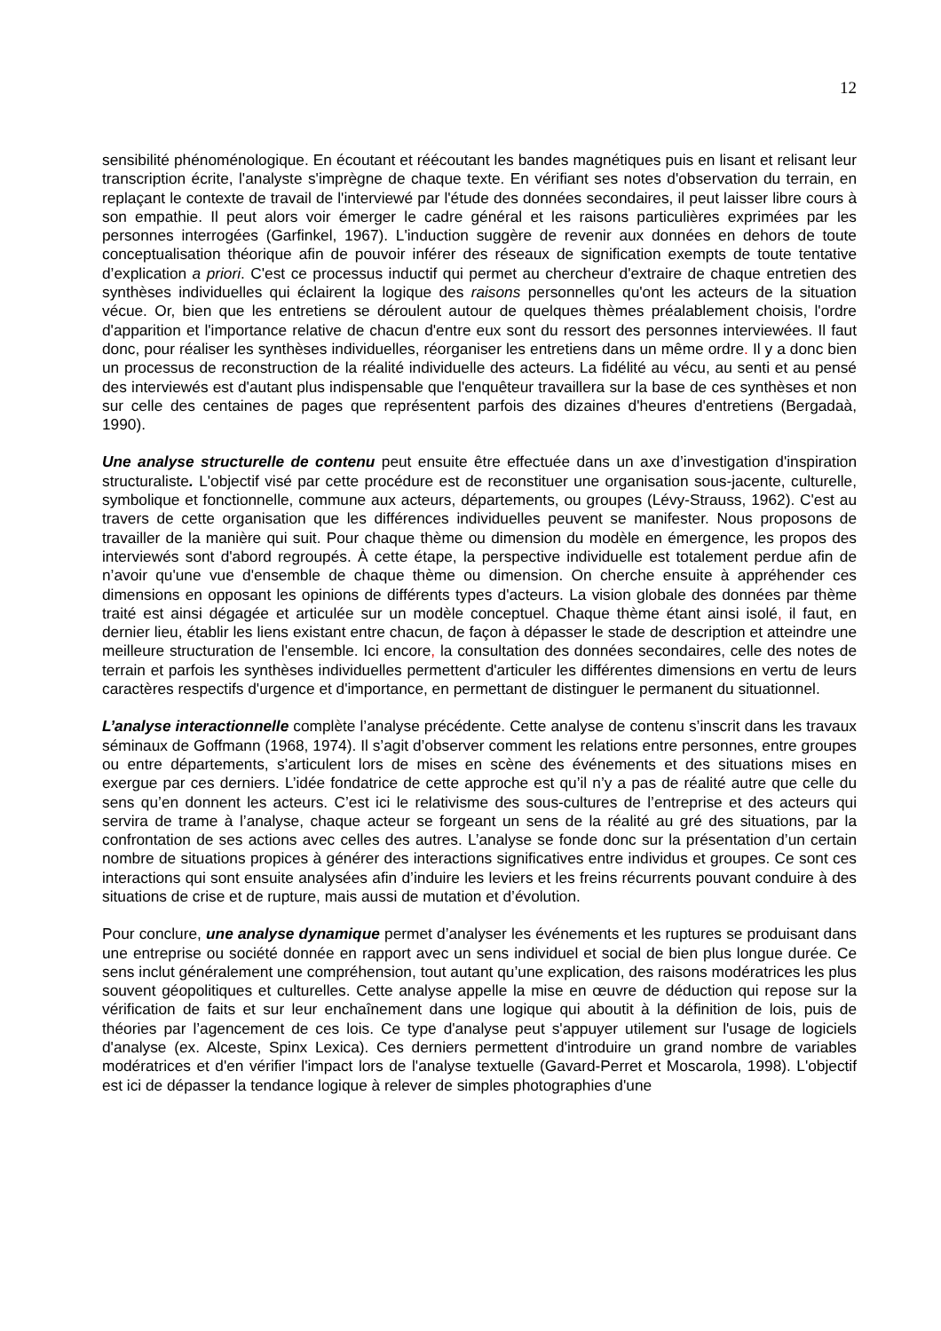12
sensibilité phénoménologique. En écoutant et réécoutant les bandes magnétiques puis en lisant et relisant leur transcription écrite, l'analyste s'imprègne de chaque texte. En vérifiant ses notes d'observation du terrain, en replaçant le contexte de travail de l'interviewé par l'étude des données secondaires, il peut laisser libre cours à son empathie. Il peut alors voir émerger le cadre général et les raisons particulières exprimées par les personnes interrogées (Garfinkel, 1967). L'induction suggère de revenir aux données en dehors de toute conceptualisation théorique afin de pouvoir inférer des réseaux de signification exempts de toute tentative d’explication a priori. C'est ce processus inductif qui permet au chercheur d'extraire de chaque entretien des synthèses individuelles qui éclairent la logique des raisons personnelles qu'ont les acteurs de la situation vécue. Or, bien que les entretiens se déroulent autour de quelques thèmes préalablement choisis, l'ordre d'apparition et l'importance relative de chacun d'entre eux sont du ressort des personnes interviewées. Il faut donc, pour réaliser les synthèses individuelles, réorganiser les entretiens dans un même ordre. Il y a donc bien un processus de reconstruction de la réalité individuelle des acteurs. La fidélité au vécu, au senti et au pensé des interviewés est d'autant plus indispensable que l'enquêteur travaillera sur la base de ces synthèses et non sur celle des centaines de pages que représentent parfois des dizaines d'heures d'entretiens (Bergadaà, 1990).
Une analyse structurelle de contenu peut ensuite être effectuée dans un axe d’investigation d'inspiration structuraliste. L'objectif visé par cette procédure est de reconstituer une organisation sous-jacente, culturelle, symbolique et fonctionnelle, commune aux acteurs, départements, ou groupes (Lévy-Strauss, 1962). C'est au travers de cette organisation que les différences individuelles peuvent se manifester. Nous proposons de travailler de la manière qui suit. Pour chaque thème ou dimension du modèle en émergence, les propos des interviewés sont d'abord regroupés. À cette étape, la perspective individuelle est totalement perdue afin de n’avoir qu'une vue d'ensemble de chaque thème ou dimension. On cherche ensuite à appréhender ces dimensions en opposant les opinions de différents types d'acteurs. La vision globale des données par thème traité est ainsi dégagée et articulée sur un modèle conceptuel. Chaque thème étant ainsi isolé, il faut, en dernier lieu, établir les liens existant entre chacun, de façon à dépasser le stade de description et atteindre une meilleure structuration de l'ensemble. Ici encore, la consultation des données secondaires, celle des notes de terrain et parfois les synthèses individuelles permettent d'articuler les différentes dimensions en vertu de leurs caractères respectifs d'urgence et d'importance, en permettant de distinguer le permanent du situationnel.
L’analyse interactionnelle complète l’analyse précédente. Cette analyse de contenu s’inscrit dans les travaux séminaux de Goffmann (1968, 1974). Il s’agit d’observer comment les relations entre personnes, entre groupes ou entre départements, s’articulent lors de mises en scène des événements et des situations mises en exergue par ces derniers. L’idée fondatrice de cette approche est qu’il n’y a pas de réalité autre que celle du sens qu’en donnent les acteurs. C’est ici le relativisme des sous-cultures de l’entreprise et des acteurs qui servira de trame à l’analyse, chaque acteur se forgeant un sens de la réalité au gré des situations, par la confrontation de ses actions avec celles des autres. L’analyse se fonde donc sur la présentation d’un certain nombre de situations propices à générer des interactions significatives entre individus et groupes. Ce sont ces interactions qui sont ensuite analysées afin d’induire les leviers et les freins récurrents pouvant conduire à des situations de crise et de rupture, mais aussi de mutation et d’évolution.
Pour conclure, une analyse dynamique permet d’analyser les événements et les ruptures se produisant dans une entreprise ou société donnée en rapport avec un sens individuel et social de bien plus longue durée. Ce sens inclut généralement une compréhension, tout autant qu’une explication, des raisons modératrices les plus souvent géopolitiques et culturelles. Cette analyse appelle la mise en œuvre de déduction qui repose sur la vérification de faits et sur leur enchaînement dans une logique qui aboutit à la définition de lois, puis de théories par l’agencement de ces lois. Ce type d'analyse peut s'appuyer utilement sur l'usage de logiciels d'analyse (ex. Alceste, Spinx Lexica). Ces derniers permettent d'introduire un grand nombre de variables modératrices et d'en vérifier l'impact lors de l'analyse textuelle (Gavard-Perret et Moscarola, 1998). L'objectif est ici de dépasser la tendance logique à relever de simples photographies d'une